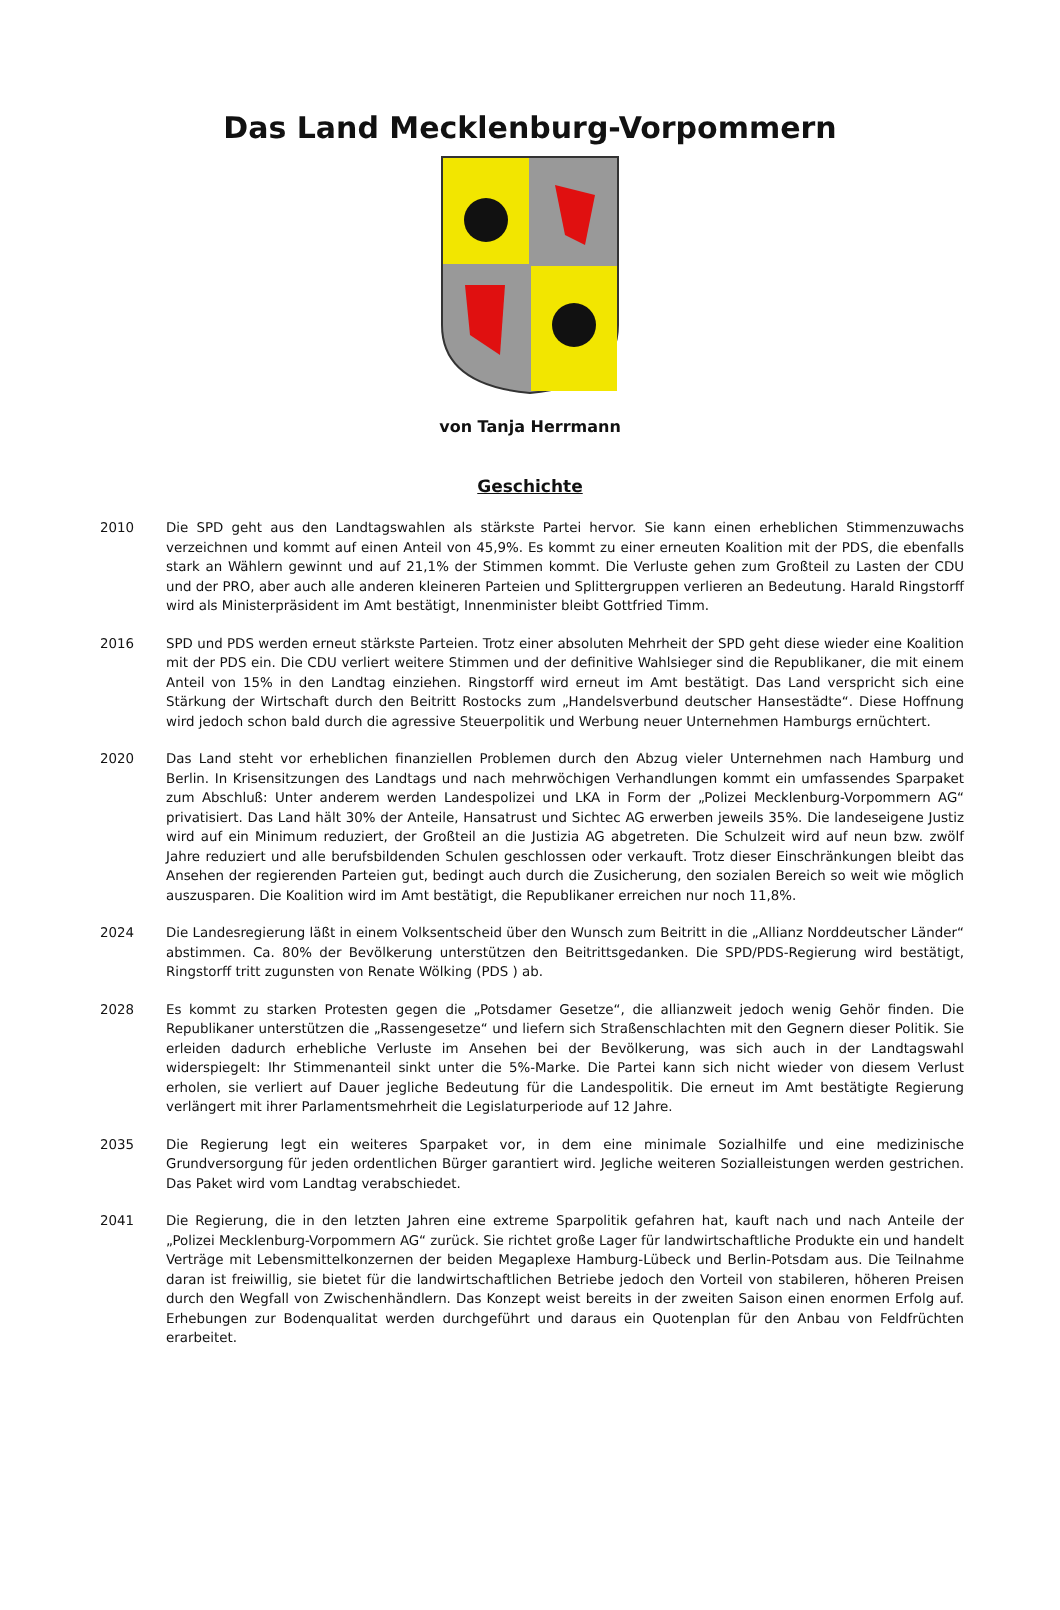Das Land Mecklenburg-Vorpommern
von Tanja Herrmann
Geschichte
2010 Die SPD geht aus den Landtagswahlen als stärkste Partei hervor. Sie kann einen erheblichen Stimmenzuwachs verzeichnen und kommt auf einen Anteil von 45,9%. Es kommt zu einer erneuten Koalition mit der PDS, die ebenfalls stark an Wählern gewinnt und auf 21,1% der Stimmen kommt. Die Verluste gehen zum Großteil zu Lasten der CDU und der PRO, aber auch alle anderen kleineren Parteien und Splittergruppen verlieren an Bedeutung. Harald Ringstorff wird als Ministerpräsident im Amt bestätigt, Innenminister bleibt Gottfried Timm.
2016 SPD und PDS werden erneut stärkste Parteien. Trotz einer absoluten Mehrheit der SPD geht diese wieder eine Koalition mit der PDS ein. Die CDU verliert weitere Stimmen und der definitive Wahlsieger sind die Republikaner, die mit einem Anteil von 15% in den Landtag einziehen. Ringstorff wird erneut im Amt bestätigt. Das Land verspricht sich eine Stärkung der Wirtschaft durch den Beitritt Rostocks zum „Handelsverbund deutscher Hansestädte“. Diese Hoffnung wird jedoch schon bald durch die agressive Steuerpolitik und Werbung neuer Unternehmen Hamburgs ernüchtert.
2020 Das Land steht vor erheblichen finanziellen Problemen durch den Abzug vieler Unternehmen nach Hamburg und Berlin. In Krisensitzungen des Landtags und nach mehrwöchigen Verhandlungen kommt ein umfassendes Sparpaket zum Abschluß: Unter anderem werden Landespolizei und LKA in Form der „Polizei Mecklenburg-Vorpommern AG“ privatisiert. Das Land hält 30% der Anteile, Hansatrust und Sichtec AG erwerben jeweils 35%. Die landeseigene Justiz wird auf ein Minimum reduziert, der Großteil an die Justizia AG abgetreten. Die Schulzeit wird auf neun bzw. zwölf Jahre reduziert und alle berufsbildenden Schulen geschlossen oder verkauft. Trotz dieser Einschränkungen bleibt das Ansehen der regierenden Parteien gut, bedingt auch durch die Zusicherung, den sozialen Bereich so weit wie möglich auszusparen. Die Koalition wird im Amt bestätigt, die Republikaner erreichen nur noch 11,8%.
2024 Die Landesregierung läßt in einem Volksentscheid über den Wunsch zum Beitritt in die „Allianz Norddeutscher Länder“ abstimmen. Ca. 80% der Bevölkerung unterstützen den Beitrittsgedanken. Die SPD/PDS-Regierung wird bestätigt, Ringstorff tritt zugunsten von Renate Wölking (PDS ) ab.
2028 Es kommt zu starken Protesten gegen die „Potsdamer Gesetze“, die allianzweit jedoch wenig Gehör finden. Die Republikaner unterstützen die „Rassengesetze“ und liefern sich Straßenschlachten mit den Gegnern dieser Politik. Sie erleiden dadurch erhebliche Verluste im Ansehen bei der Bevölkerung, was sich auch in der Landtagswahl widerspiegelt: Ihr Stimmenanteil sinkt unter die 5%-Marke. Die Partei kann sich nicht wieder von diesem Verlust erholen, sie verliert auf Dauer jegliche Bedeutung für die Landespolitik. Die erneut im Amt bestätigte Regierung verlängert mit ihrer Parlamentsmehrheit die Legislaturperiode auf 12 Jahre.
2035 Die Regierung legt ein weiteres Sparpaket vor, in dem eine minimale Sozialhilfe und eine medizinische Grundversorgung für jeden ordentlichen Bürger garantiert wird. Jegliche weiteren Sozialleistungen werden gestrichen. Das Paket wird vom Landtag verabschiedet.
2041 Die Regierung, die in den letzten Jahren eine extreme Sparpolitik gefahren hat, kauft nach und nach Anteile der „Polizei Mecklenburg-Vorpommern AG“ zurück. Sie richtet große Lager für landwirtschaftliche Produkte ein und handelt Verträge mit Lebensmittelkonzernen der beiden Megaplexe Hamburg-Lübeck und Berlin-Potsdam aus. Die Teilnahme daran ist freiwillig, sie bietet für die landwirtschaftlichen Betriebe jedoch den Vorteil von stabileren, höheren Preisen durch den Wegfall von Zwischenhändlern. Das Konzept weist bereits in der zweiten Saison einen enormen Erfolg auf. Erhebungen zur Bodenqualitat werden durchgeführt und daraus ein Quotenplan für den Anbau von Feldfrüchten erarbeitet.